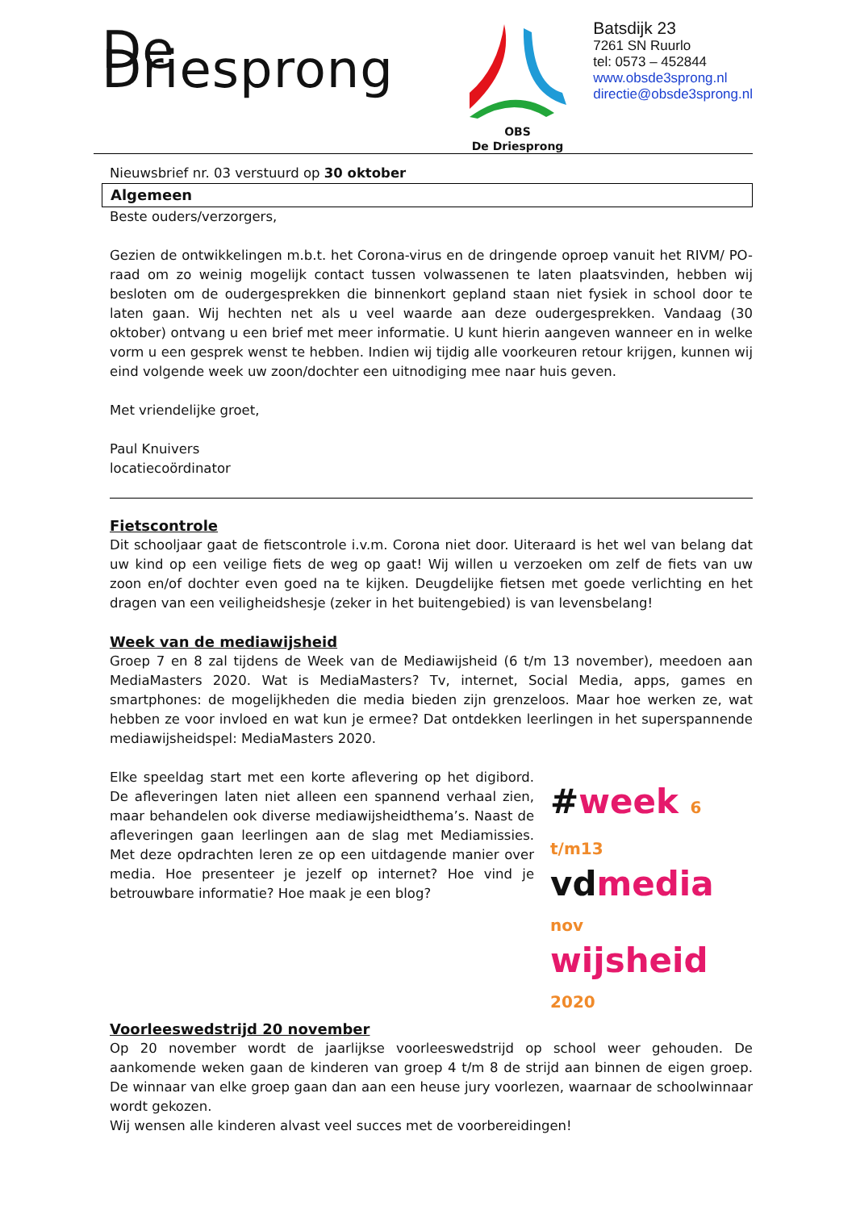De Driesprong
OBS
De Driesprong
Batsdijk 23
7261 SN Ruurlo
tel: 0573 – 452844
www.obsde3sprong.nl
directie@obsde3sprong.nl
Nieuwsbrief nr. 03 verstuurd op 30 oktober
Algemeen
Beste ouders/verzorgers,
Gezien de ontwikkelingen m.b.t. het Corona-virus en de dringende oproep vanuit het RIVM/ PO-raad om zo weinig mogelijk contact tussen volwassenen te laten plaatsvinden, hebben wij besloten om de oudergesprekken die binnenkort gepland staan niet fysiek in school door te laten gaan. Wij hechten net als u veel waarde aan deze oudergesprekken. Vandaag (30 oktober) ontvang u een brief met meer informatie. U kunt hierin aangeven wanneer en in welke vorm u een gesprek wenst te hebben. Indien wij tijdig alle voorkeuren retour krijgen, kunnen wij eind volgende week uw zoon/dochter een uitnodiging mee naar huis geven.
Met vriendelijke groet,
Paul Knuivers
locatiecoördinator
Fietscontrole
Dit schooljaar gaat de fietscontrole i.v.m. Corona niet door. Uiteraard is het wel van belang dat uw kind op een veilige fiets de weg op gaat! Wij willen u verzoeken om zelf de fiets van uw zoon en/of dochter even goed na te kijken. Deugdelijke fietsen met goede verlichting en het dragen van een veiligheidshesje (zeker in het buitengebied) is van levensbelang!
Week van de mediawijsheid
Groep 7 en 8 zal tijdens de Week van de Mediawijsheid (6 t/m 13 november), meedoen aan MediaMasters 2020. Wat is MediaMasters? Tv, internet, Social Media, apps, games en smartphones: de mogelijkheden die media bieden zijn grenzeloos. Maar hoe werken ze, wat hebben ze voor invloed en wat kun je ermee? Dat ontdekken leerlingen in het superspannende mediawijsheidspel: MediaMasters 2020.
Elke speeldag start met een korte aflevering op het digibord. De afleveringen laten niet alleen een spannend verhaal zien, maar behandelen ook diverse mediawijsheidthema’s. Naast de afleveringen gaan leerlingen aan de slag met Mediamissies. Met deze opdrachten leren ze op een uitdagende manier over media. Hoe presenteer je jezelf op internet? Hoe vind je betrouwbare informatie? Hoe maak je een blog?
#week 6 t/m13
vdmedia nov
wijsheid 2020
Voorleeswedstrijd 20 november
Op 20 november wordt de jaarlijkse voorleeswedstrijd op school weer gehouden. De aankomende weken gaan de kinderen van groep 4 t/m 8 de strijd aan binnen de eigen groep. De winnaar van elke groep gaan dan aan een heuse jury voorlezen, waarnaar de schoolwinnaar wordt gekozen.
Wij wensen alle kinderen alvast veel succes met de voorbereidingen!